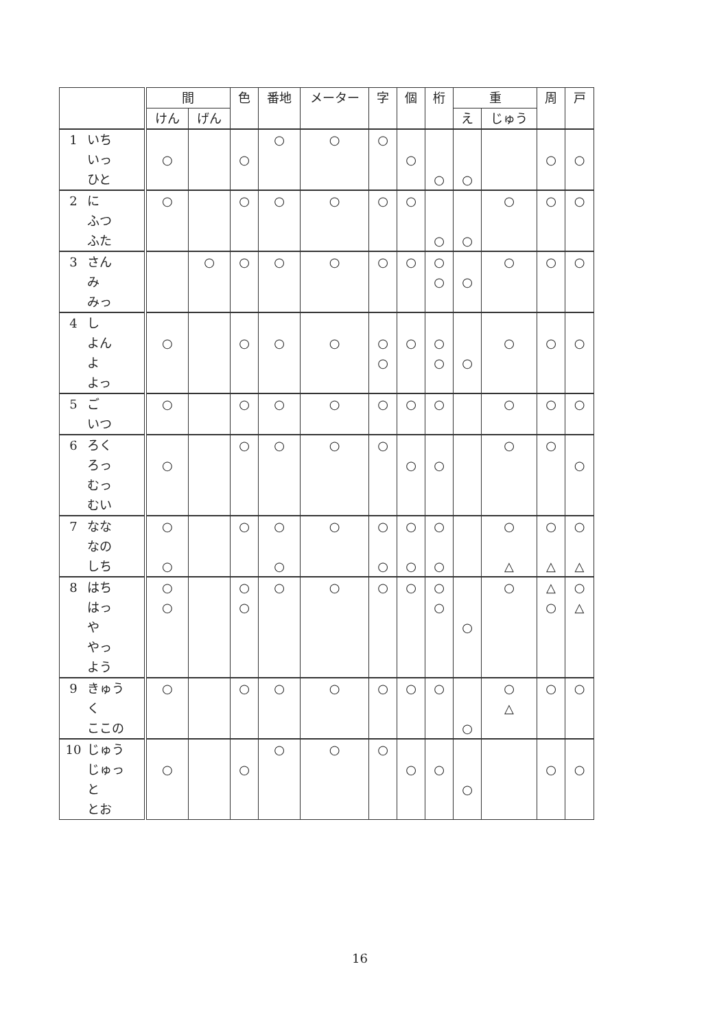| | 間 | | 色 | 番地 | メーター | 字 | 個 | 桁 | 重 | | 周 | 戸 |
| --- | --- | --- | --- | --- | --- | --- | --- | --- | --- | --- | --- | --- |
| | けん | げん | | | | | | | え | じゅう | | |
| 1 いち いっ ひと | ○ | | ○ | ○ | ○ | ○ | ○ | ○ | ○ | | ○ | ○ |
| 2 に ふつ ふた | ○ | | ○ | ○ | ○ | ○ | ○ | ○ | ○ | ○ | ○ | ○ |
| 3 さん み みっ | | ○ | ○ | ○ | ○ | ○ | ○ | ○ ○ | ○ | ○ | ○ | ○ |
| 4 し よん よ よっ | ○ | | ○ | ○ | ○ | ○ ○ | ○ | ○ ○ | ○ | ○ | ○ | ○ |
| 5 ご いつ | ○ | | ○ | ○ | ○ | ○ | ○ | ○ | | ○ | ○ | ○ |
| 6 ろく ろっ むっ むい | ○ | | ○ | ○ | ○ | ○ | ○ | ○ | | ○ | ○ | ○ |
| 7 なな なの しち | ○ ○ | | ○ | ○ ○ | ○ | ○ ○ | ○ ○ | ○ ○ | | ○ △ | ○ △ | ○ △ |
| 8 はち はっ や やっ よう | ○ ○ | | ○ ○ | ○ | ○ | ○ | ○ | ○ ○ | ○ | ○ | △ ○ | ○ △ |
| 9 きゅう く ここの | ○ | | ○ | ○ | ○ | ○ | ○ | ○ | ○ | ○ △ | ○ | ○ |
| 10 じゅう じゅっ と とお | ○ | | ○ | ○ | ○ | ○ | ○ | ○ | ○ | | ○ | ○ |
16